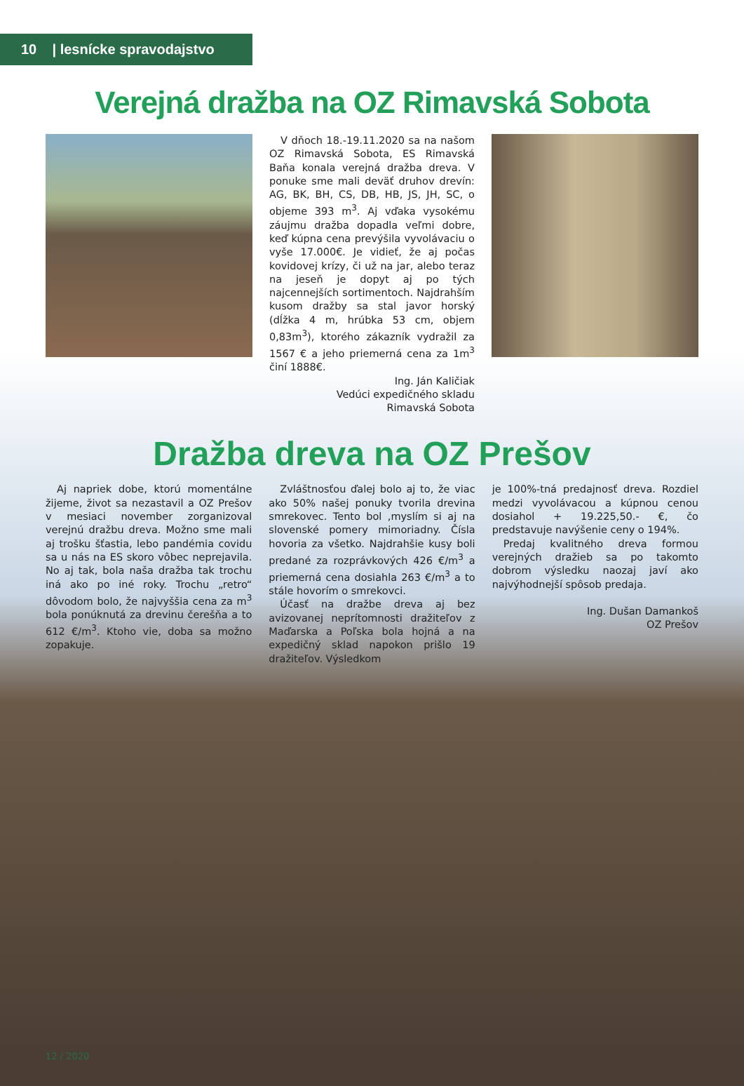10 | lesnícke spravodajstvo
Verejná dražba na OZ Rimavská Sobota
V dňoch 18.-19.11.2020 sa na našom OZ Rimavská Sobota, ES Rimavská Baňa konala verejná dražba dreva. V ponuke sme mali deväť druhov drevín: AG, BK, BH, CS, DB, HB, JS, JH, SC, o objeme 393 m<sup>3</sup>. Aj vďaka vysokému záujmu dražba dopadla veľmi dobre, keď kúpna cena prevýšila vyvolávaciu o vyše 17.000€. Je vidieť, že aj počas kovidovej krízy, či už na jar, alebo teraz na jeseň je dopyt aj po tých najcennejších sortimentoch. Najdrahším kusom dražby sa stal javor horský (dĺžka 4 m, hrúbka 53 cm, objem 0,83m<sup>3</sup>), ktorého zákazník vydražil za 1567 € a jeho priemerná cena za 1m<sup>3</sup> činí 1888€.
Ing. Ján Kaličiak
Vedúci expedičného skladu
Rimavská Sobota
Dražba dreva na OZ Prešov
Aj napriek dobe, ktorú momentálne žijeme, život sa nezastavil a OZ Prešov v mesiaci november zorganizoval verejnú dražbu dreva. Možno sme mali aj trošku šťastia, lebo pandémia covidu sa u nás na ES skoro vôbec neprejavila. No aj tak, bola naša dražba tak trochu iná ako po iné roky. Trochu „retro“ dôvodom bolo, že najvyššia cena za m<sup>3</sup> bola ponúknutá za drevinu čerešňa a to 612 €/m<sup>3</sup>. Ktoho vie, doba sa možno zopakuje.
Zvláštnosťou ďalej bolo aj to, že viac ako 50% našej ponuky tvorila drevina smrekovec. Tento bol ,myslím si aj na slovenské pomery mimoriadny. Čísla hovoria za všetko. Najdrahšie kusy boli predané za rozprávkových 426 €/m<sup>3</sup> a priemerná cena dosiahla 263 €/m<sup>3</sup> a to stále hovorím o smrekovci.
Účasť na dražbe dreva aj bez avizovanej neprítomnosti dražiteľov z Maďarska a Poľska bola hojná a na expedičný sklad napokon prišlo 19 dražiteľov. Výsledkom
je 100%-tná predajnosť dreva. Rozdiel medzi vyvolávacou a kúpnou cenou dosiahol + 19.225,50.- €, čo predstavuje navýšenie ceny o 194%.
Predaj kvalitného dreva formou verejných dražieb sa po takomto dobrom výsledku naozaj javí ako najvýhodnejší spôsob predaja.
Ing. Dušan Damankoš
OZ Prešov
12 / 2020